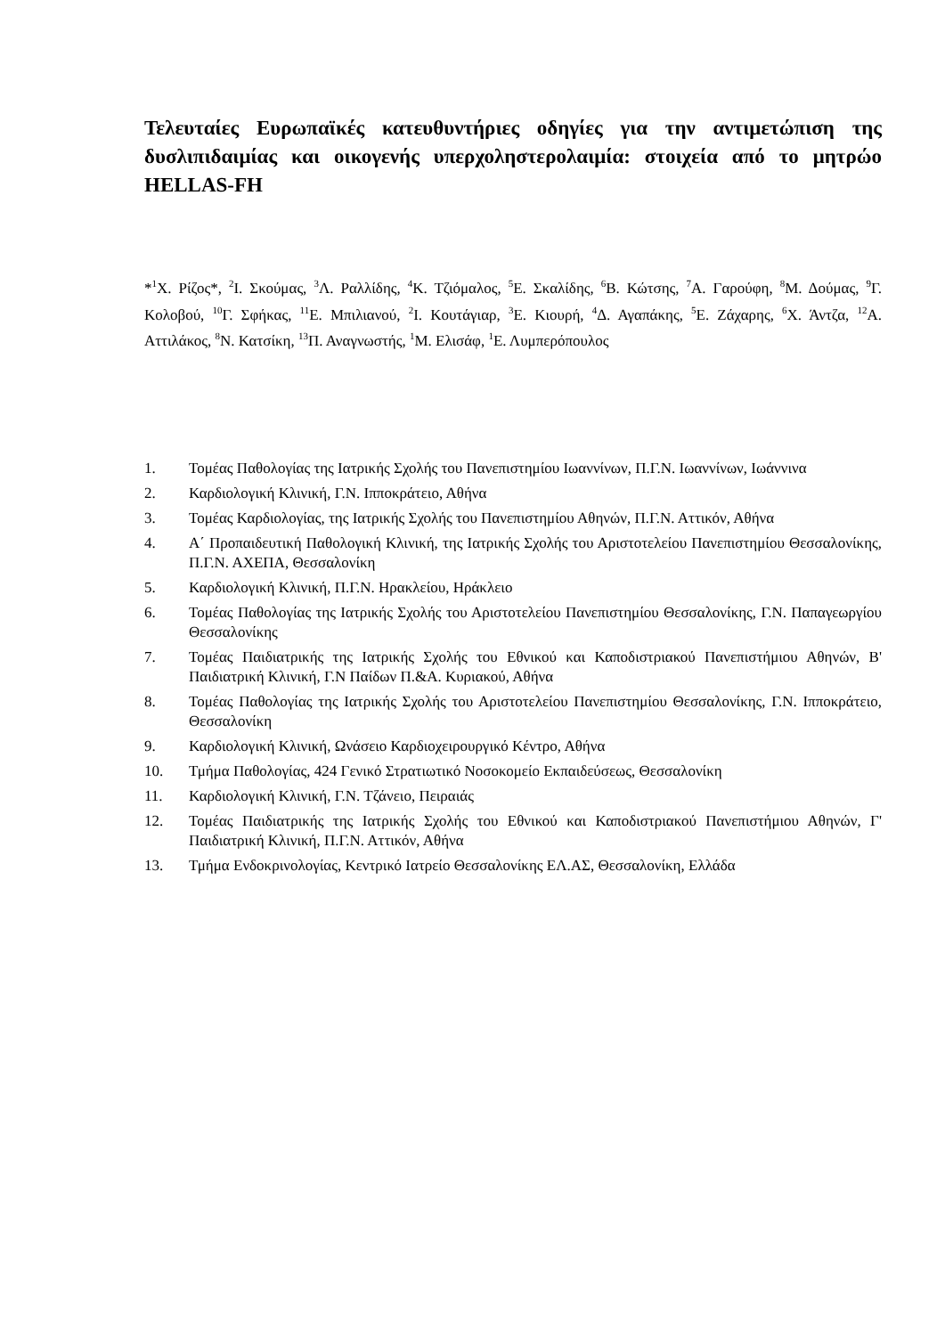Τελευταίες Ευρωπαϊκές κατευθυντήριες οδηγίες για την αντιμετώπιση της δυσλιπιδαιμίας και οικογενής υπερχοληστερολαιμία: στοιχεία από το μητρώο HELLAS-FH
*<sup>1</sup>Χ. Ρίζος*, <sup>2</sup>Ι. Σκούμας, <sup>3</sup>Λ. Ραλλίδης, <sup>4</sup>Κ. Τζιόμαλος, <sup>5</sup>Ε. Σκαλίδης, <sup>6</sup>Β. Κώτσης, <sup>7</sup>Α. Γαρούφη, <sup>8</sup>Μ. Δούμας, <sup>9</sup>Γ. Κολοβού, <sup>10</sup>Γ. Σφήκας, <sup>11</sup>Ε. Μπιλιανού, <sup>2</sup>Ι. Κουτάγιαρ, <sup>3</sup>Ε. Κιουρή, <sup>4</sup>Δ. Αγαπάκης, <sup>5</sup>Ε. Ζάχαρης, <sup>6</sup>Χ. Άντζα, <sup>12</sup>Α. Αττιλάκος, <sup>8</sup>Ν. Κατσίκη, <sup>13</sup>Π. Αναγνωστής, <sup>1</sup>Μ. Ελισάφ, <sup>1</sup>Ε. Λυμπερόπουλος
1. Τομέας Παθολογίας της Ιατρικής Σχολής του Πανεπιστημίου Ιωαννίνων, Π.Γ.Ν. Ιωαννίνων, Ιωάννινα
2. Καρδιολογική Κλινική, Γ.Ν. Ιπποκράτειο, Αθήνα
3. Τομέας Καρδιολογίας, της Ιατρικής Σχολής του Πανεπιστημίου Αθηνών, Π.Γ.Ν. Αττικόν, Αθήνα
4. Α΄ Προπαιδευτική Παθολογική Κλινική, της Ιατρικής Σχολής του Αριστοτελείου Πανεπιστημίου Θεσσαλονίκης, Π.Γ.Ν. ΑΧΕΠΑ, Θεσσαλονίκη
5. Καρδιολογική Κλινική, Π.Γ.Ν. Ηρακλείου, Ηράκλειο
6. Τομέας Παθολογίας της Ιατρικής Σχολής του Αριστοτελείου Πανεπιστημίου Θεσσαλονίκης, Γ.Ν. Παπαγεωργίου Θεσσαλονίκης
7. Τομέας Παιδιατρικής της Ιατρικής Σχολής του Εθνικού και Καποδιστριακού Πανεπιστήμιου Αθηνών, Β' Παιδιατρική Κλινική, Γ.Ν Παίδων Π.&Α. Κυριακού, Αθήνα
8. Τομέας Παθολογίας της Ιατρικής Σχολής του Αριστοτελείου Πανεπιστημίου Θεσσαλονίκης, Γ.Ν. Ιπποκράτειο, Θεσσαλονίκη
9. Καρδιολογική Κλινική, Ωνάσειο Καρδιοχειρουργικό Κέντρο, Αθήνα
10. Τμήμα Παθολογίας, 424 Γενικό Στρατιωτικό Νοσοκομείο Εκπαιδεύσεως, Θεσσαλονίκη
11. Καρδιολογική Κλινική, Γ.Ν. Τζάνειο, Πειραιάς
12. Τομέας Παιδιατρικής της Ιατρικής Σχολής του Εθνικού και Καποδιστριακού Πανεπιστήμιου Αθηνών, Γ' Παιδιατρική Κλινική, Π.Γ.Ν. Αττικόν, Αθήνα
13. Τμήμα Ενδοκρινολογίας, Κεντρικό Ιατρείο Θεσσαλονίκης ΕΛ.ΑΣ, Θεσσαλονίκη, Ελλάδα